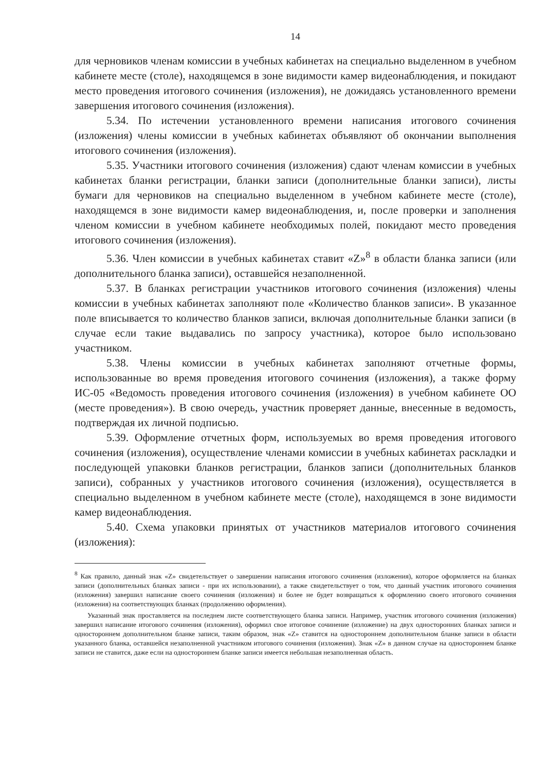14
для черновиков членам комиссии в учебных кабинетах на специально выделенном в учебном кабинете месте (столе), находящемся в зоне видимости камер видеонаблюдения, и покидают место проведения итогового сочинения (изложения), не дожидаясь установленного времени завершения итогового сочинения (изложения).
5.34. По истечении установленного времени написания итогового сочинения (изложения) члены комиссии в учебных кабинетах объявляют об окончании выполнения итогового сочинения (изложения).
5.35. Участники итогового сочинения (изложения) сдают членам комиссии в учебных кабинетах бланки регистрации, бланки записи (дополнительные бланки записи), листы бумаги для черновиков на специально выделенном в учебном кабинете месте (столе), находящемся в зоне видимости камер видеонаблюдения, и, после проверки и заполнения членом комиссии в учебном кабинете необходимых полей, покидают место проведения итогового сочинения (изложения).
5.36. Член комиссии в учебных кабинетах ставит «Z»<sup>8</sup> в области бланка записи (или дополнительного бланка записи), оставшейся незаполненной.
5.37. В бланках регистрации участников итогового сочинения (изложения) члены комиссии в учебных кабинетах заполняют поле «Количество бланков записи». В указанное поле вписывается то количество бланков записи, включая дополнительные бланки записи (в случае если такие выдавались по запросу участника), которое было использовано участником.
5.38. Члены комиссии в учебных кабинетах заполняют отчетные формы, использованные во время проведения итогового сочинения (изложения), а также форму ИС-05 «Ведомость проведения итогового сочинения (изложения) в учебном кабинете ОО (месте проведения»). В свою очередь, участник проверяет данные, внесенные в ведомость, подтверждая их личной подписью.
5.39. Оформление отчетных форм, используемых во время проведения итогового сочинения (изложения), осуществление членами комиссии в учебных кабинетах раскладки и последующей упаковки бланков регистрации, бланков записи (дополнительных бланков записи), собранных у участников итогового сочинения (изложения), осуществляется в специально выделенном в учебном кабинете месте (столе), находящемся в зоне видимости камер видеонаблюдения.
5.40. Схема упаковки принятых от участников материалов итогового сочинения (изложения):
<sup>8</sup> Как правило, данный знак «Z» свидетельствует о завершении написания итогового сочинения (изложения), которое оформляется на бланках записи (дополнительных бланках записи - при их использовании), а также свидетельствует о том, что данный участник итогового сочинения (изложения) завершил написание своего сочинения (изложения) и более не будет возвращаться к оформлению своего итогового сочинения (изложения) на соответствующих бланках (продолжению оформления).
Указанный знак проставляется на последнем листе соответствующего бланка записи. Например, участник итогового сочинения (изложения) завершил написание итогового сочинения (изложения), оформил свое итоговое сочинение (изложение) на двух односторонних бланках записи и одностороннем дополнительном бланке записи, таким образом, знак «Z» ставится на одностороннем дополнительном бланке записи в области указанного бланка, оставшейся незаполненной участником итогового сочинения (изложения). Знак «Z» в данном случае на одностороннем бланке записи не ставится, даже если на одностороннем бланке записи имеется небольшая незаполненная область.